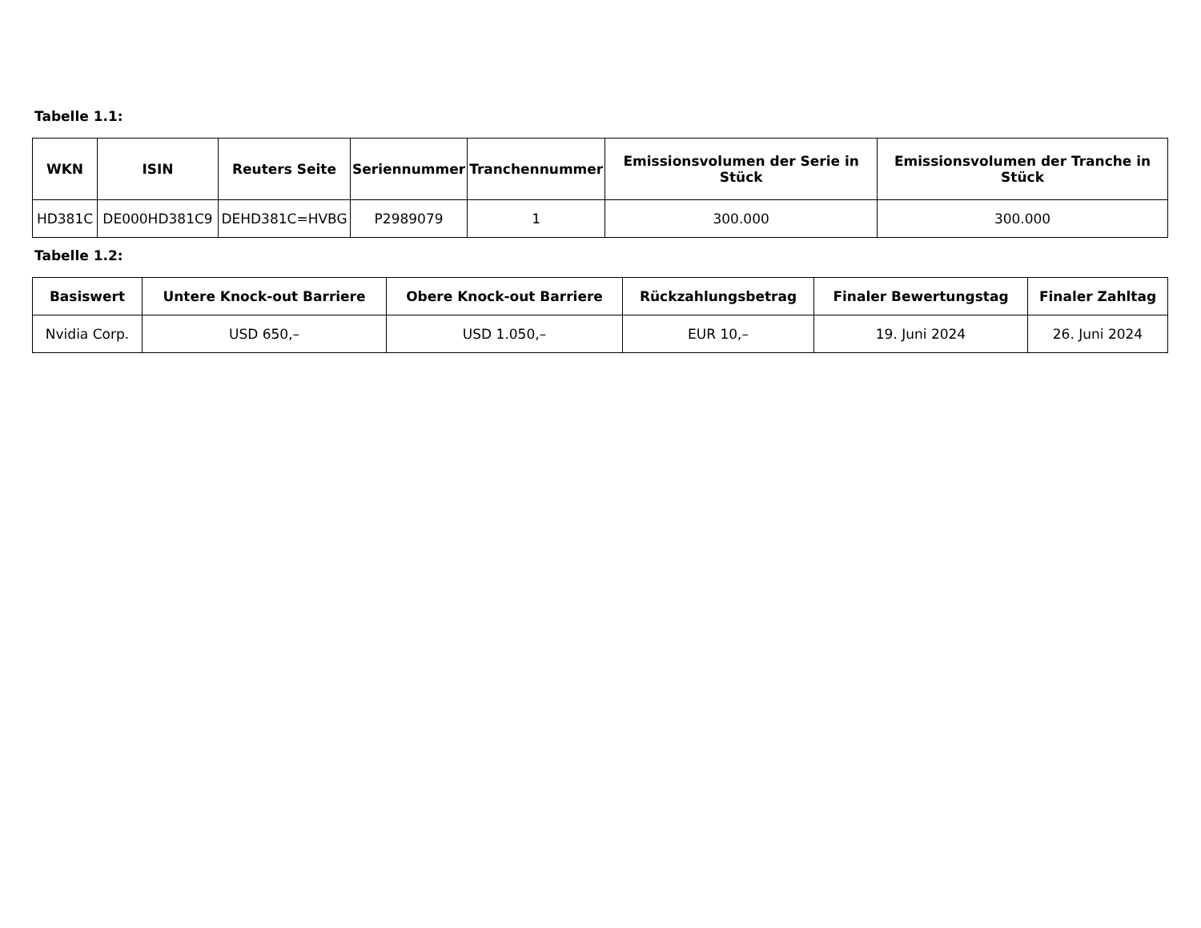Tabelle 1.1:
| WKN | ISIN | Reuters Seite | Seriennummer | Tranchennummer | Emissionsvolumen der Serie in Stück | Emissionsvolumen der Tranche in Stück |
| --- | --- | --- | --- | --- | --- | --- |
| HD381C | DE000HD381C9 | DEHD381C=HVBG | P2989079 | 1 | 300.000 | 300.000 |
Tabelle 1.2:
| Basiswert | Untere Knock-out Barriere | Obere Knock-out Barriere | Rückzahlungsbetrag | Finaler Bewertungstag | Finaler Zahltag |
| --- | --- | --- | --- | --- | --- |
| Nvidia Corp. | USD 650,– | USD 1.050,– | EUR 10,– | 19. Juni 2024 | 26. Juni 2024 |